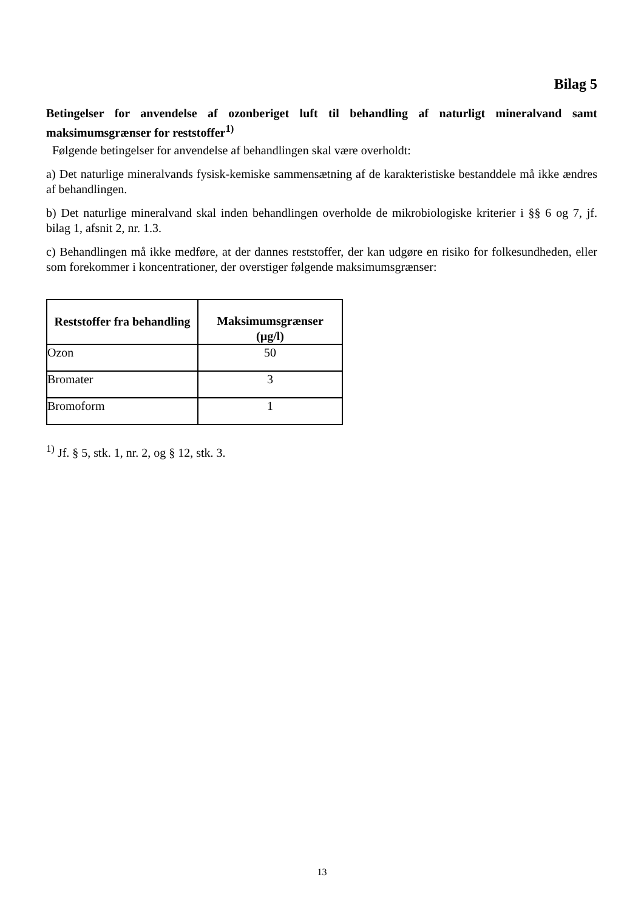Bilag 5
Betingelser for anvendelse af ozonberiget luft til behandling af naturligt mineralvand samt maksimumsgrænser for reststoffer<sup>1)</sup>
Følgende betingelser for anvendelse af behandlingen skal være overholdt:
a) Det naturlige mineralvands fysisk-kemiske sammensætning af de karakteristiske bestanddele må ikke ændres af behandlingen.
b) Det naturlige mineralvand skal inden behandlingen overholde de mikrobiologiske kriterier i §§ 6 og 7, jf. bilag 1, afsnit 2, nr. 1.3.
c) Behandlingen må ikke medføre, at der dannes reststoffer, der kan udgøre en risiko for folkesundheden, eller som forekommer i koncentrationer, der overstiger følgende maksimumsgrænser:
| Reststoffer fra behandling | Maksimumsgrænser (µg/l) |
| --- | --- |
| Ozon | 50 |
| Bromater | 3 |
| Bromoform | 1 |
<sup>1)</sup> Jf. § 5, stk. 1, nr. 2, og § 12, stk. 3.
13